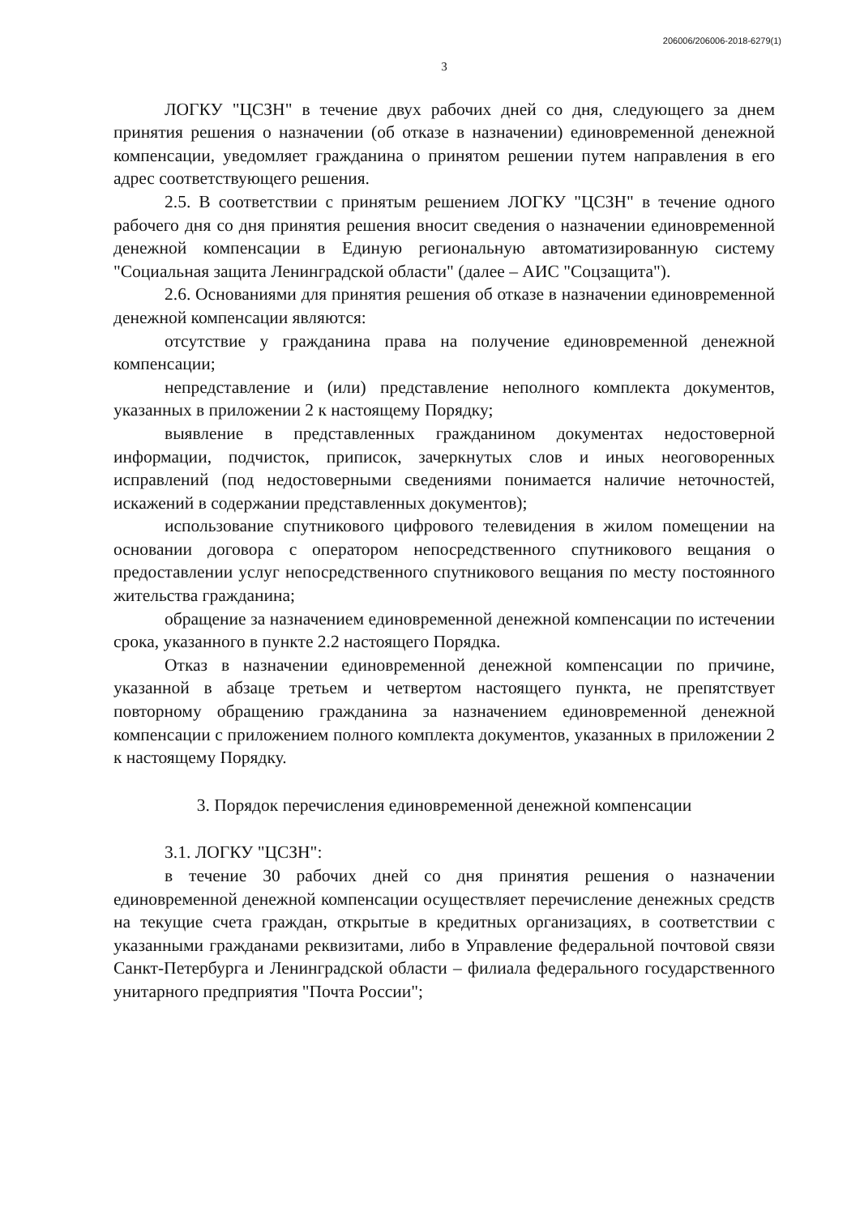206006/206006-2018-6279(1)
3
ЛОГКУ "ЦСЗН" в течение двух рабочих дней со дня, следующего за днем принятия решения о назначении (об отказе в назначении) единовременной денежной компенсации, уведомляет гражданина о принятом решении путем направления в его адрес соответствующего решения.
2.5. В соответствии с принятым решением ЛОГКУ "ЦСЗН" в течение одного рабочего дня со дня принятия решения вносит сведения о назначении единовременной денежной компенсации в Единую региональную автоматизированную систему "Социальная защита Ленинградской области" (далее – АИС "Соцзащита").
2.6. Основаниями для принятия решения об отказе в назначении единовременной денежной компенсации являются:
отсутствие у гражданина права на получение единовременной денежной компенсации;
непредставление и (или) представление неполного комплекта документов, указанных в приложении 2 к настоящему Порядку;
выявление в представленных гражданином документах недостоверной информации, подчисток, приписок, зачеркнутых слов и иных неоговоренных исправлений (под недостоверными сведениями понимается наличие неточностей, искажений в содержании представленных документов);
использование спутникового цифрового телевидения в жилом помещении на основании договора с оператором непосредственного спутникового вещания о предоставлении услуг непосредственного спутникового вещания по месту постоянного жительства гражданина;
обращение за назначением единовременной денежной компенсации по истечении срока, указанного в пункте 2.2 настоящего Порядка.
Отказ в назначении единовременной денежной компенсации по причине, указанной в абзаце третьем и четвертом настоящего пункта, не препятствует повторному обращению гражданина за назначением единовременной денежной компенсации с приложением полного комплекта документов, указанных в приложении 2 к настоящему Порядку.
3. Порядок перечисления единовременной денежной компенсации
3.1. ЛОГКУ "ЦСЗН":
в течение 30 рабочих дней со дня принятия решения о назначении единовременной денежной компенсации осуществляет перечисление денежных средств на текущие счета граждан, открытые в кредитных организациях, в соответствии с указанными гражданами реквизитами, либо в Управление федеральной почтовой связи Санкт-Петербурга и Ленинградской области – филиала федерального государственного унитарного предприятия "Почта России";